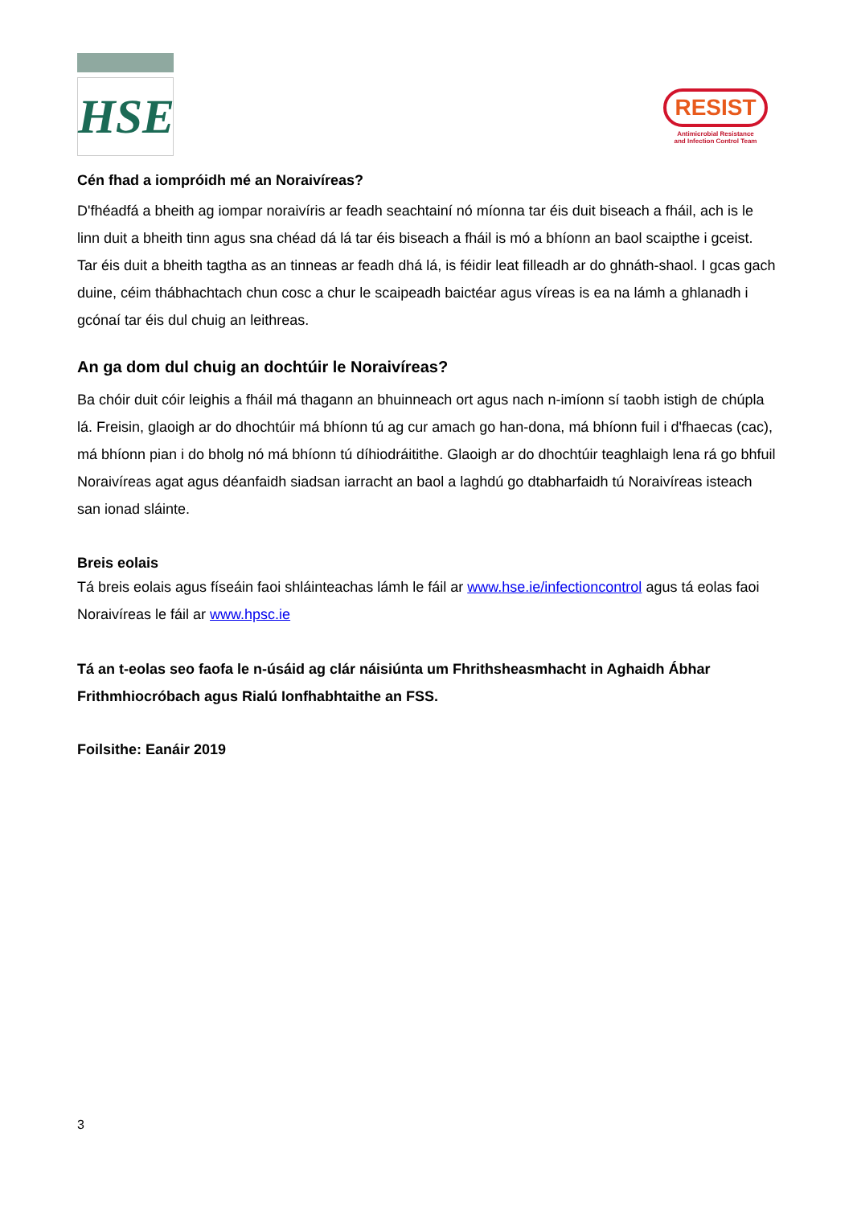HSE
RESIST
Antimicrobial Resistance
and Infection Control Team
Cén fhad a iompróidh mé an Noraivíreas?
D'fhéadfá a bheith ag iompar noraivíris ar feadh seachtainí nó míonna tar éis duit biseach a fháil, ach is le linn duit a bheith tinn agus sna chéad dá lá tar éis biseach a fháil is mó a bhíonn an baol scaipthe i gceist. Tar éis duit a bheith tagtha as an tinneas ar feadh dhá lá, is féidir leat filleadh ar do ghnáth-shaol. I gcas gach duine, céim thábhachtach chun cosc a chur le scaipeadh baictéar agus víreas is ea na lámh a ghlanadh i gcónaí tar éis dul chuig an leithreas.
An ga dom dul chuig an dochtúir le Noraivíreas?
Ba chóir duit cóir leighis a fháil má thagann an bhuinneach ort agus nach n-imíonn sí taobh istigh de chúpla lá. Freisin, glaoigh ar do dhochtúir má bhíonn tú ag cur amach go han-dona, má bhíonn fuil i d'fhaecas (cac), má bhíonn pian i do bholg nó má bhíonn tú díhiodráitithe. Glaoigh ar do dhochtúir teaghlaigh lena rá go bhfuil Noraivíreas agat agus déanfaidh siadsan iarracht an baol a laghdú go dtabharfaidh tú Noraivíreas isteach san ionad sláinte.
Breis eolais
Tá breis eolais agus físeáin faoi shláinteachas lámh le fáil ar www.hse.ie/infectioncontrol agus tá eolas faoi Noraivíreas le fáil ar www.hpsc.ie
Tá an t-eolas seo faofa le n-úsáid ag clár náisiúnta um Fhrithsheasmhacht in Aghaidh Ábhar Frithmhiocróbach agus Rialú Ionfhabhtaithe an FSS.
Foilsithe: Eanáir 2019
3